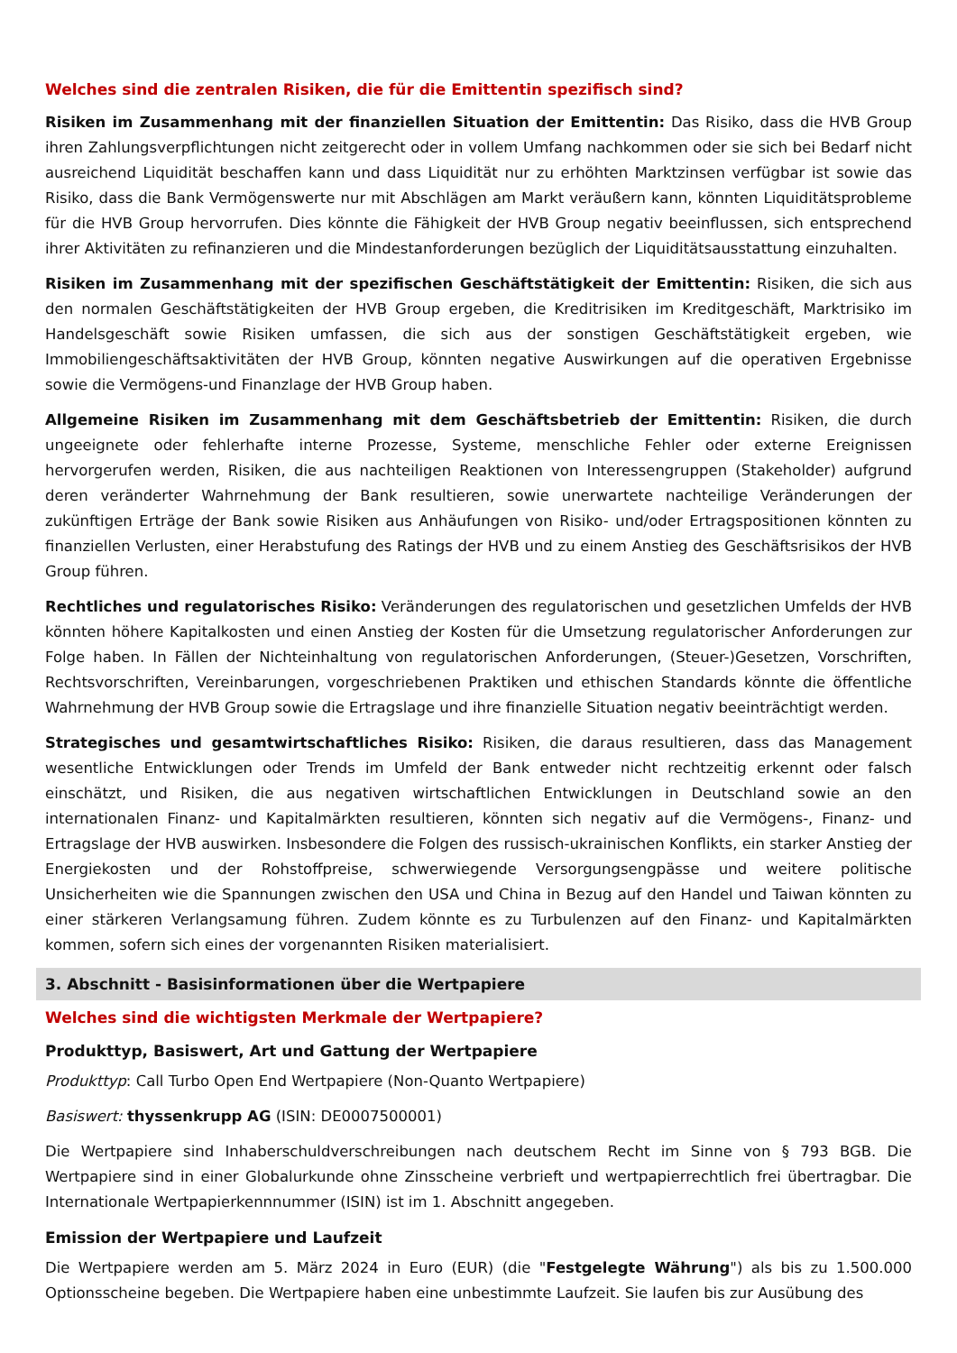Welches sind die zentralen Risiken, die für die Emittentin spezifisch sind?
Risiken im Zusammenhang mit der finanziellen Situation der Emittentin: Das Risiko, dass die HVB Group ihren Zahlungsverpflichtungen nicht zeitgerecht oder in vollem Umfang nachkommen oder sie sich bei Bedarf nicht ausreichend Liquidität beschaffen kann und dass Liquidität nur zu erhöhten Marktzinsen verfügbar ist sowie das Risiko, dass die Bank Vermögenswerte nur mit Abschlägen am Markt veräußern kann, könnten Liquiditätsprobleme für die HVB Group hervorrufen. Dies könnte die Fähigkeit der HVB Group negativ beeinflussen, sich entsprechend ihrer Aktivitäten zu refinanzieren und die Mindestanforderungen bezüglich der Liquiditätsausstattung einzuhalten.
Risiken im Zusammenhang mit der spezifischen Geschäftstätigkeit der Emittentin: Risiken, die sich aus den normalen Geschäftstätigkeiten der HVB Group ergeben, die Kreditrisiken im Kreditgeschäft, Marktrisiko im Handelsgeschäft sowie Risiken umfassen, die sich aus der sonstigen Geschäftstätigkeit ergeben, wie Immobiliengeschäftsaktivitäten der HVB Group, könnten negative Auswirkungen auf die operativen Ergebnisse sowie die Vermögens-und Finanzlage der HVB Group haben.
Allgemeine Risiken im Zusammenhang mit dem Geschäftsbetrieb der Emittentin: Risiken, die durch ungeeignete oder fehlerhafte interne Prozesse, Systeme, menschliche Fehler oder externe Ereignissen hervorgerufen werden, Risiken, die aus nachteiligen Reaktionen von Interessengruppen (Stakeholder) aufgrund deren veränderter Wahrnehmung der Bank resultieren, sowie unerwartete nachteilige Veränderungen der zukünftigen Erträge der Bank sowie Risiken aus Anhäufungen von Risiko- und/oder Ertragspositionen könnten zu finanziellen Verlusten, einer Herabstufung des Ratings der HVB und zu einem Anstieg des Geschäftsrisikos der HVB Group führen.
Rechtliches und regulatorisches Risiko: Veränderungen des regulatorischen und gesetzlichen Umfelds der HVB könnten höhere Kapitalkosten und einen Anstieg der Kosten für die Umsetzung regulatorischer Anforderungen zur Folge haben. In Fällen der Nichteinhaltung von regulatorischen Anforderungen, (Steuer-)Gesetzen, Vorschriften, Rechtsvorschriften, Vereinbarungen, vorgeschriebenen Praktiken und ethischen Standards könnte die öffentliche Wahrnehmung der HVB Group sowie die Ertragslage und ihre finanzielle Situation negativ beeinträchtigt werden.
Strategisches und gesamtwirtschaftliches Risiko: Risiken, die daraus resultieren, dass das Management wesentliche Entwicklungen oder Trends im Umfeld der Bank entweder nicht rechtzeitig erkennt oder falsch einschätzt, und Risiken, die aus negativen wirtschaftlichen Entwicklungen in Deutschland sowie an den internationalen Finanz- und Kapitalmärkten resultieren, könnten sich negativ auf die Vermögens-, Finanz- und Ertragslage der HVB auswirken. Insbesondere die Folgen des russisch-ukrainischen Konflikts, ein starker Anstieg der Energiekosten und der Rohstoffpreise, schwerwiegende Versorgungsengpässe und weitere politische Unsicherheiten wie die Spannungen zwischen den USA und China in Bezug auf den Handel und Taiwan könnten zu einer stärkeren Verlangsamung führen. Zudem könnte es zu Turbulenzen auf den Finanz- und Kapitalmärkten kommen, sofern sich eines der vorgenannten Risiken materialisiert.
3. Abschnitt - Basisinformationen über die Wertpapiere
Welches sind die wichtigsten Merkmale der Wertpapiere?
Produkttyp, Basiswert, Art und Gattung der Wertpapiere
Produkttyp: Call Turbo Open End Wertpapiere (Non-Quanto Wertpapiere)
Basiswert: thyssenkrupp AG (ISIN: DE0007500001)
Die Wertpapiere sind Inhaberschuldverschreibungen nach deutschem Recht im Sinne von § 793 BGB. Die Wertpapiere sind in einer Globalurkunde ohne Zinsscheine verbrieft und wertpapierrechtlich frei übertragbar. Die Internationale Wertpapierkennnummer (ISIN) ist im 1. Abschnitt angegeben.
Emission der Wertpapiere und Laufzeit
Die Wertpapiere werden am 5. März 2024 in Euro (EUR) (die "Festgelegte Währung") als bis zu 1.500.000 Optionsscheine begeben. Die Wertpapiere haben eine unbestimmte Laufzeit. Sie laufen bis zur Ausübung des